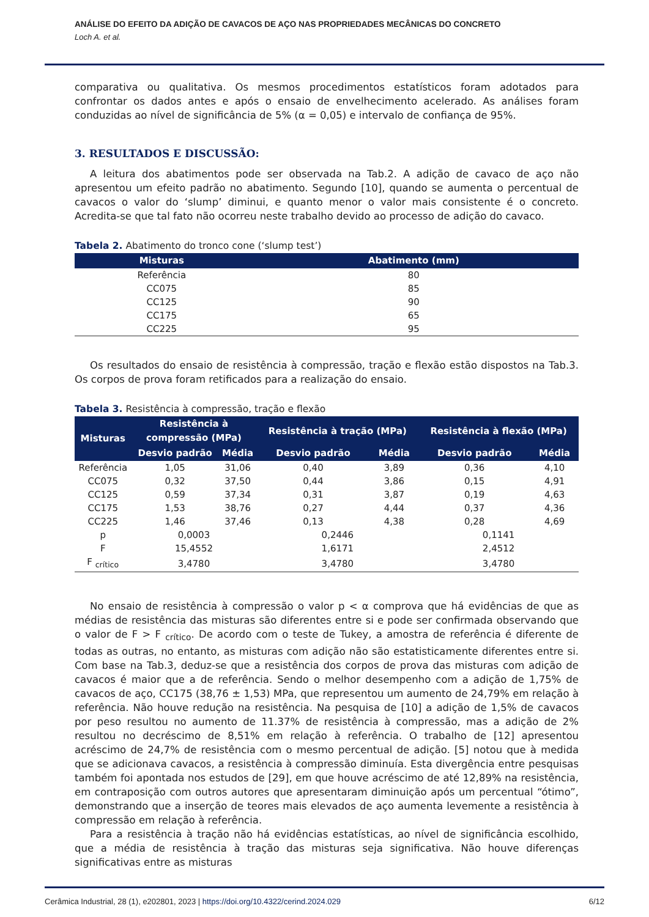ANÁLISE DO EFEITO DA ADIÇÃO DE CAVACOS DE AÇO NAS PROPRIEDADES MECÂNICAS DO CONCRETO
Loch A. et al.
comparativa ou qualitativa. Os mesmos procedimentos estatísticos foram adotados para confrontar os dados antes e após o ensaio de envelhecimento acelerado. As análises foram conduzidas ao nível de significância de 5% (α = 0,05) e intervalo de confiança de 95%.
3. RESULTADOS E DISCUSSÃO:
A leitura dos abatimentos pode ser observada na Tab.2. A adição de cavaco de aço não apresentou um efeito padrão no abatimento. Segundo [10], quando se aumenta o percentual de cavacos o valor do ‘slump’ diminui, e quanto menor o valor mais consistente é o concreto. Acredita-se que tal fato não ocorreu neste trabalho devido ao processo de adição do cavaco.
Tabela 2. Abatimento do tronco cone (‘slump test’)
| Misturas | Abatimento (mm) |
| --- | --- |
| Referência | 80 |
| CC075 | 85 |
| CC125 | 90 |
| CC175 | 65 |
| CC225 | 95 |
Os resultados do ensaio de resistência à compressão, tração e flexão estão dispostos na Tab.3. Os corpos de prova foram retificados para a realização do ensaio.
Tabela 3. Resistência à compressão, tração e flexão
| Misturas | Resistência à compressão (MPa) | | Resistência à tração (MPa) | | Resistência à flexão (MPa) | |
| --- | --- | --- | --- | --- | --- | --- |
| | Desvio padrão | Média | Desvio padrão | Média | Desvio padrão | Média |
| Referência | 1,05 | 31,06 | 0,40 | 3,89 | 0,36 | 4,10 |
| CC075 | 0,32 | 37,50 | 0,44 | 3,86 | 0,15 | 4,91 |
| CC125 | 0,59 | 37,34 | 0,31 | 3,87 | 0,19 | 4,63 |
| CC175 | 1,53 | 38,76 | 0,27 | 4,44 | 0,37 | 4,36 |
| CC225 | 1,46 | 37,46 | 0,13 | 4,38 | 0,28 | 4,69 |
| p | 0,0003 | | 0,2446 | | 0,1141 | |
| F | 15,4552 | | 1,6171 | | 2,4512 | |
| F <sub>crítico</sub> | 3,4780 | | 3,4780 | | 3,4780 | |
No ensaio de resistência à compressão o valor p < α comprova que há evidências de que as médias de resistência das misturas são diferentes entre si e pode ser confirmada observando que o valor de F > F <sub>crítico</sub>. De acordo com o teste de Tukey, a amostra de referência é diferente de todas as outras, no entanto, as misturas com adição não são estatisticamente diferentes entre si. Com base na Tab.3, deduz-se que a resistência dos corpos de prova das misturas com adição de cavacos é maior que a de referência. Sendo o melhor desempenho com a adição de 1,75% de cavacos de aço, CC175 (38,76 ± 1,53) MPa, que representou um aumento de 24,79% em relação à referência. Não houve redução na resistência. Na pesquisa de [10] a adição de 1,5% de cavacos por peso resultou no aumento de 11.37% de resistência à compressão, mas a adição de 2% resultou no decréscimo de 8,51% em relação à referência. O trabalho de [12] apresentou acréscimo de 24,7% de resistência com o mesmo percentual de adição. [5] notou que à medida que se adicionava cavacos, a resistência à compressão diminuía. Esta divergência entre pesquisas também foi apontada nos estudos de [29], em que houve acréscimo de até 12,89% na resistência, em contraposição com outros autores que apresentaram diminuição após um percentual “ótimo”, demonstrando que a inserção de teores mais elevados de aço aumenta levemente a resistência à compressão em relação à referência.
Para a resistência à tração não há evidências estatísticas, ao nível de significância escolhido, que a média de resistência à tração das misturas seja significativa. Não houve diferenças significativas entre as misturas
Cerâmica Industrial, 28 (1), e202801, 2023 | https://doi.org/10.4322/cerind.2024.029 6/12